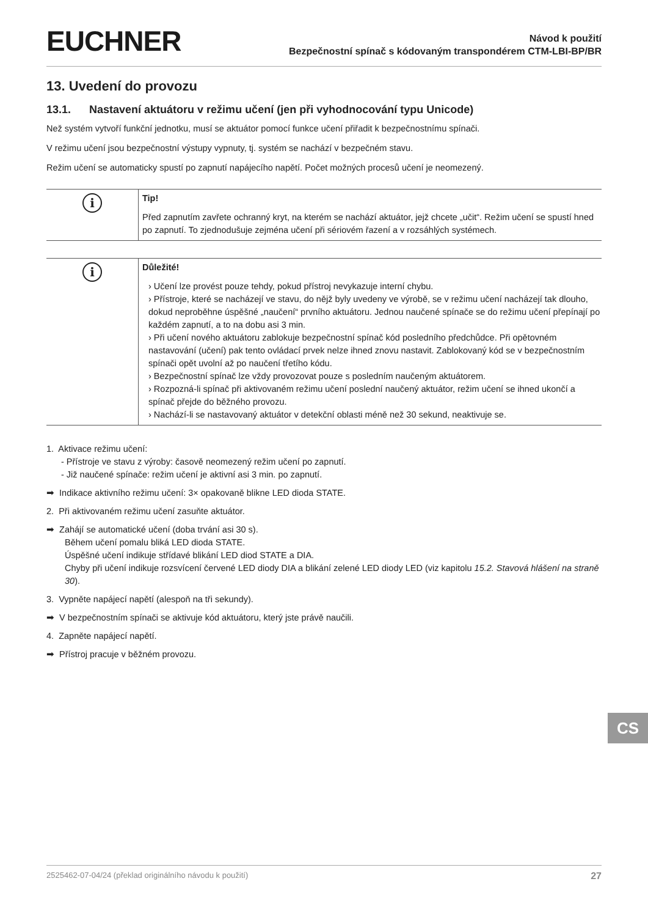EUCHNER
Návod k použití
Bezpečnostní spínač s kódovaným transpondérem CTM-LBI-BP/BR
13. Uvedení do provozu
13.1. Nastavení aktuátoru v režimu učení (jen při vyhodnocování typu Unicode)
Než systém vytvoří funkční jednotku, musí se aktuátor pomocí funkce učení přiřadit k bezpečnostnímu spínači.
V režimu učení jsou bezpečnostní výstupy vypnuty, tj. systém se nachází v bezpečném stavu.
Režim učení se automaticky spustí po zapnutí napájecího napětí. Počet možných procesů učení je neomezený.
i
Tip!
Před zapnutím zavřete ochranný kryt, na kterém se nachází aktuátor, jejž chcete „učit“. Režim učení se spustí hned po zapnutí. To zjednodušuje zejména učení při sériovém řazení a v rozsáhlých systémech.
i
Důležité!
› Učení lze provést pouze tehdy, pokud přístroj nevykazuje interní chybu.
› Přístroje, které se nacházejí ve stavu, do nějž byly uvedeny ve výrobě, se v režimu učení nacházejí tak dlouho, dokud neproběhne úspěšné „naučení“ prvního aktuátoru. Jednou naučené spínače se do režimu učení přepínají po každém zapnutí, a to na dobu asi 3 min.
› Při učení nového aktuátoru zablokuje bezpečnostní spínač kód posledního předchůdce. Při opětovném nastavování (učení) pak tento ovládací prvek nelze ihned znovu nastavit. Zablokovaný kód se v bezpečnostním spínači opět uvolní až po naučení třetího kódu.
› Bezpečnostní spínač lze vždy provozovat pouze s posledním naučeným aktuátorem.
› Rozpozná-li spínač při aktivovaném režimu učení poslední naučený aktuátor, režim učení se ihned ukončí a spínač přejde do běžného provozu.
› Nachází-li se nastavovaný aktuátor v detekční oblasti méně než 30 sekund, neaktivuje se.
1. Aktivace režimu učení:
- Přístroje ve stavu z výroby: časově neomezený režim učení po zapnutí.
- Již naučené spínače: režim učení je aktivní asi 3 min. po zapnutí.
➡ Indikace aktivního režimu učení: 3× opakovaně blikne LED dioda STATE.
2. Při aktivovaném režimu učení zasuňte aktuátor.
➡ Zahájí se automatické učení (doba trvání asi 30 s).
Během učení pomalu bliká LED dioda STATE.
Úspěšné učení indikuje střídavé blikání LED diod STATE a DIA.
Chyby při učení indikuje rozsvícení červené LED diody DIA a blikání zelené LED diody LED (viz kapitolu 15.2. Stavová hlášení na straně 30).
3. Vypněte napájecí napětí (alespoň na tři sekundy).
➡ V bezpečnostním spínači se aktivuje kód aktuátoru, který jste právě naučili.
4. Zapněte napájecí napětí.
➡ Přístroj pracuje v běžném provozu.
CS
2525462-07-04/24 (překlad originálního návodu k použití) 27